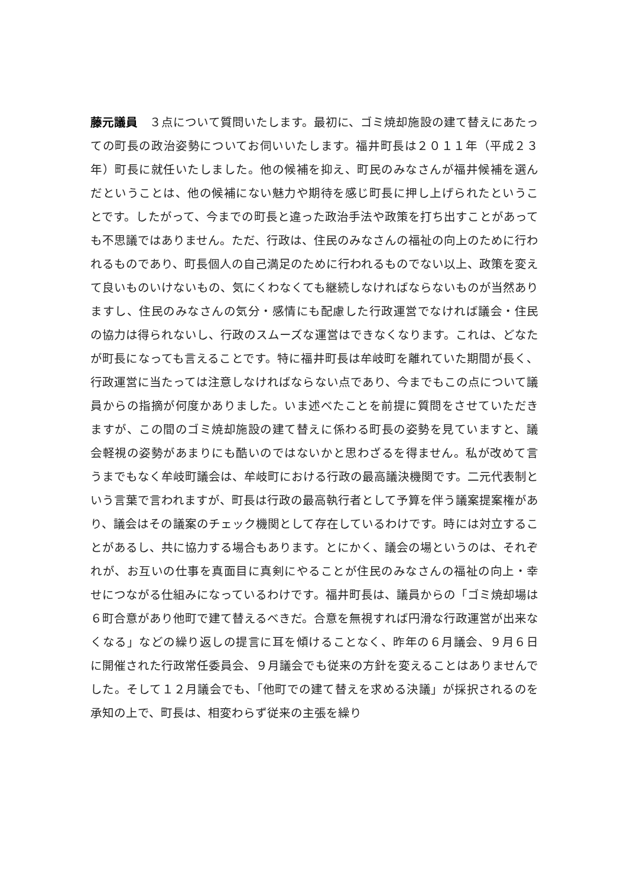藤元議員　３点について質問いたします。最初に、ゴミ焼却施設の建て替えにあたっての町長の政治姿勢についてお伺いいたします。福井町長は２０１１年（平成２３年）町長に就任いたしました。他の候補を抑え、町民のみなさんが福井候補を選んだということは、他の候補にない魅力や期待を感じ町長に押し上げられたということです。したがって、今までの町長と違った政治手法や政策を打ち出すことがあっても不思議ではありません。ただ、行政は、住民のみなさんの福祉の向上のために行われるものであり、町長個人の自己満足のために行われるものでない以上、政策を変えて良いものいけないもの、気にくわなくても継続しなければならないものが当然ありますし、住民のみなさんの気分・感情にも配慮した行政運営でなければ議会・住民の協力は得られないし、行政のスムーズな運営はできなくなります。これは、どなたが町長になっても言えることです。特に福井町長は牟岐町を離れていた期間が長く、行政運営に当たっては注意しなければならない点であり、今までもこの点について議員からの指摘が何度かありました。いま述べたことを前提に質問をさせていただきますが、この間のゴミ焼却施設の建て替えに係わる町長の姿勢を見ていますと、議会軽視の姿勢があまりにも酷いのではないかと思わざるを得ません。私が改めて言うまでもなく牟岐町議会は、牟岐町における行政の最高議決機関です。二元代表制という言葉で言われますが、町長は行政の最高執行者として予算を伴う議案提案権があり、議会はその議案のチェック機関として存在しているわけです。時には対立することがあるし、共に協力する場合もあります。とにかく、議会の場というのは、それぞれが、お互いの仕事を真面目に真剣にやることが住民のみなさんの福祉の向上・幸せにつながる仕組みになっているわけです。福井町長は、議員からの「ゴミ焼却場は６町合意があり他町で建て替えるべきだ。合意を無視すれば円滑な行政運営が出来なくなる」などの繰り返しの提言に耳を傾けることなく、昨年の６月議会、９月６日に開催された行政常任委員会、９月議会でも従来の方針を変えることはありませんでした。そして１２月議会でも、「他町での建て替えを求める決議」が採択されるのを承知の上で、町長は、相変わらず従来の主張を繰り